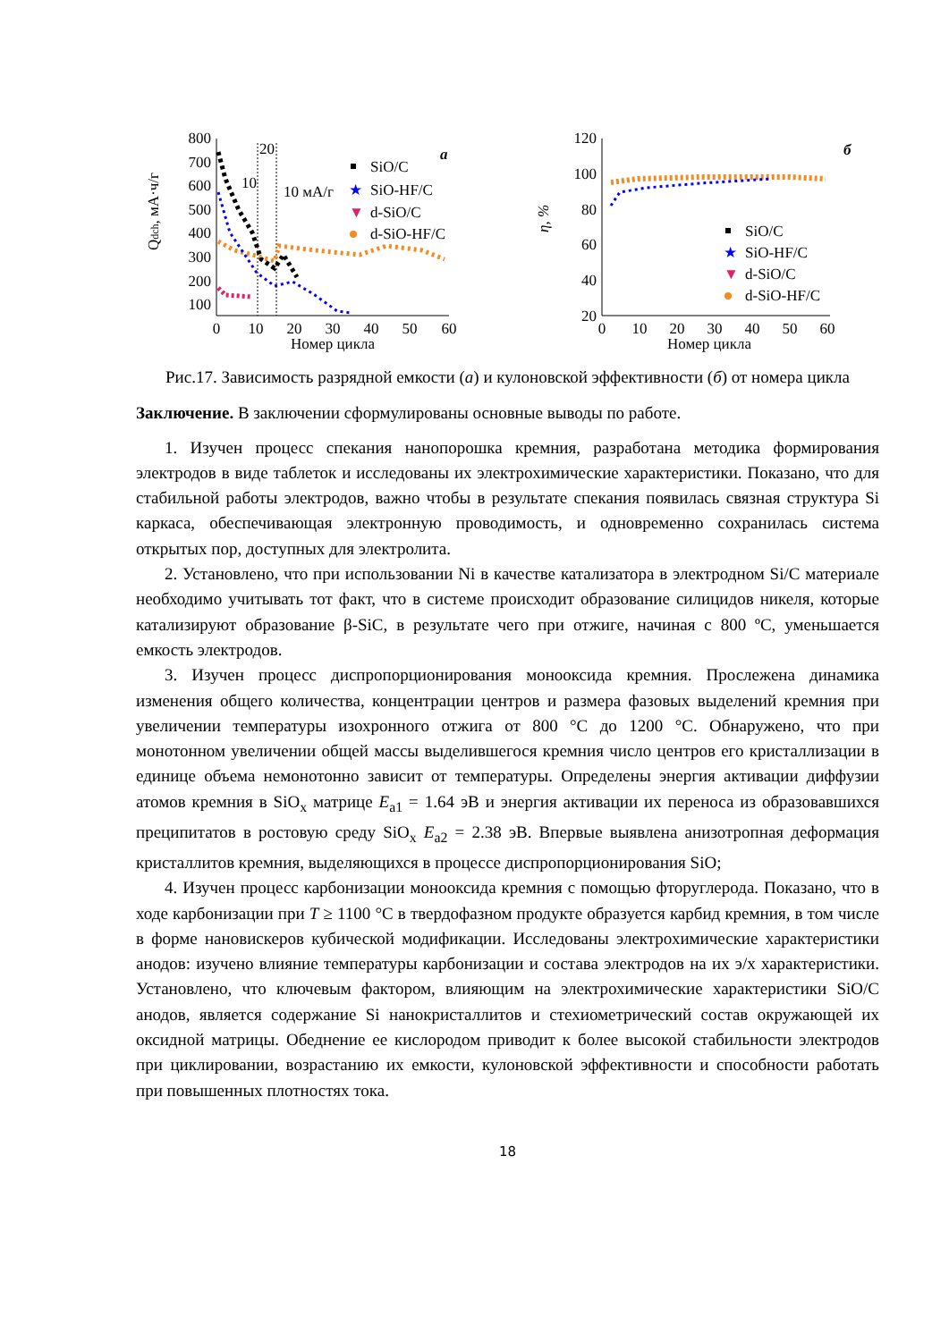800
700
600
500
400
300
200
100
0
10
20
30
40
50
60
Номер цикла
Qdch, мА·ч/г
10
20
10 мА/г
а
SiO/C
★
SiO-HF/C
▼
d-SiO/C
d-SiO-HF/C
120
100
80
60
40
20
0
10
20
30
40
50
60
Номер цикла
η, %
б
SiO/C
★
SiO-HF/C
▼
d-SiO/C
d-SiO-HF/C
Рис.17. Зависимость разрядной емкости (а) и кулоновской эффективности (б) от номера цикла
Заключение. В заключении сформулированы основные выводы по работе.
1. Изучен процесс спекания нанопорошка кремния, разработана методика формирования электродов в виде таблеток и исследованы их электрохимические характеристики. Показано, что для стабильной работы электродов, важно чтобы в результате спекания появилась связная структура Si каркаса, обеспечивающая электронную проводимость, и одновременно сохранилась система открытых пор, доступных для электролита.
2. Установлено, что при использовании Ni в качестве катализатора в электродном Si/C материале необходимо учитывать тот факт, что в системе происходит образование силицидов никеля, которые катализируют образование β-SiC, в результате чего при отжиге, начиная с 800 ºС, уменьшается емкость электродов.
3. Изучен процесс диспропорционирования монооксида кремния. Прослежена динамика изменения общего количества, концентрации центров и размера фазовых выделений кремния при увеличении температуры изохронного отжига от 800 °С до 1200 °С. Обнаружено, что при монотонном увеличении общей массы выделившегося кремния число центров его кристаллизации в единице объема немонотонно зависит от температуры. Определены энергия активации диффузии атомов кремния в SiO<sub>x</sub> матрице E<sub>a1</sub> = 1.64 эВ и энергия активации их переноса из образовавшихся преципитатов в ростовую среду SiO<sub>x</sub> E<sub>a2</sub> = 2.38 эВ. Впервые выявлена анизотропная деформация кристаллитов кремния, выделяющихся в процессе диспропорционирования SiO;
4. Изучен процесс карбонизации монооксида кремния с помощью фторуглерода. Показано, что в ходе карбонизации при T ≥ 1100 °С в твердофазном продукте образуется карбид кремния, в том числе в форме нановискеров кубической модификации. Исследованы электрохимические характеристики анодов: изучено влияние температуры карбонизации и состава электродов на их э/х характеристики. Установлено, что ключевым фактором, влияющим на электрохимические характеристики SiO/C анодов, является содержание Si нанокристаллитов и стехиометрический состав окружающей их оксидной матрицы. Обеднение ее кислородом приводит к более высокой стабильности электродов при циклировании, возрастанию их емкости, кулоновской эффективности и способности работать при повышенных плотностях тока.
18